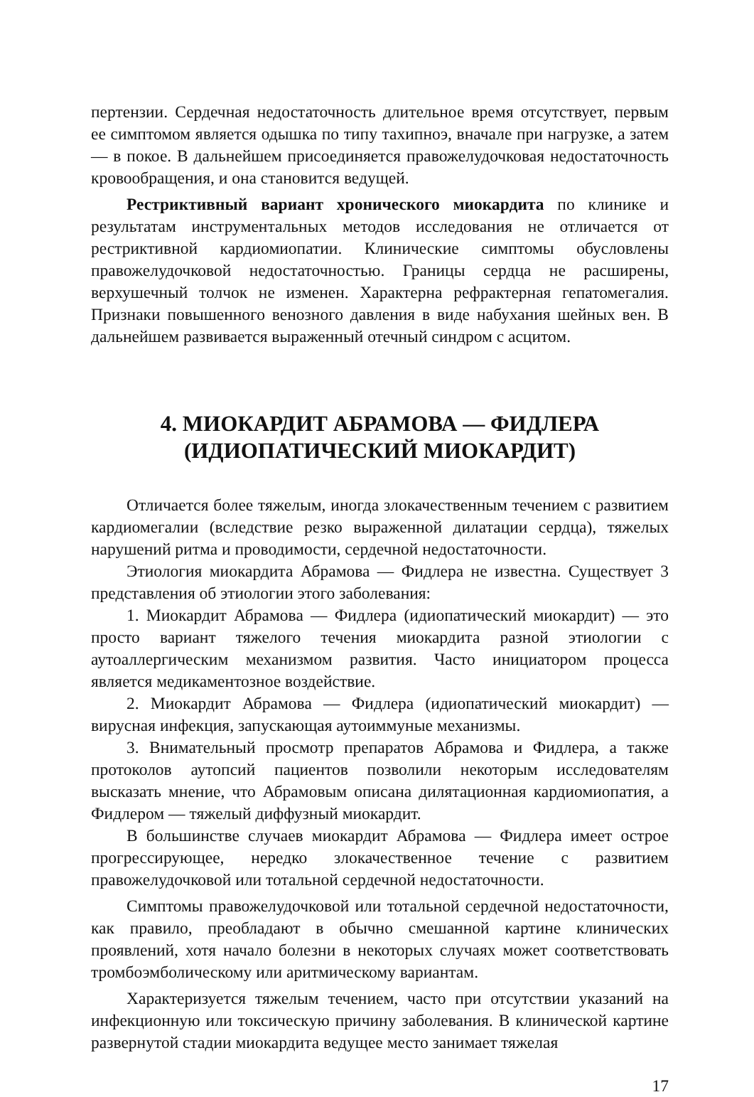пертензии. Сердечная недостаточность длительное время отсутствует, первым ее симптомом является одышка по типу тахипноэ, вначале при нагрузке, а затем — в покое. В дальнейшем присоединяется правожелудочковая недостаточность кровообращения, и она становится ведущей.
Рестриктивный вариант хронического миокардита по клинике и результатам инструментальных методов исследования не отличается от рестриктивной кардиомиопатии. Клинические симптомы обусловлены правожелудочковой недостаточностью. Границы сердца не расширены, верхушечный толчок не изменен. Характерна рефрактерная гепатомегалия. Признаки повышенного венозного давления в виде набухания шейных вен. В дальнейшем развивается выраженный отечный синдром с асцитом.
4. МИОКАРДИТ АБРАМОВА — ФИДЛЕРА
(ИДИОПАТИЧЕСКИЙ МИОКАРДИТ)
Отличается более тяжелым, иногда злокачественным течением с развитием кардиомегалии (вследствие резко выраженной дилатации сердца), тяжелых нарушений ритма и проводимости, сердечной недостаточности.
Этиология миокардита Абрамова — Фидлера не известна. Существует 3 представления об этиологии этого заболевания:
1. Миокардит Абрамова — Фидлера (идиопатический миокардит) — это просто вариант тяжелого течения миокардита разной этиологии с аутоаллергическим механизмом развития. Часто инициатором процесса является медикаментозное воздействие.
2. Миокардит Абрамова — Фидлера (идиопатический миокардит) — вирусная инфекция, запускающая аутоиммуные механизмы.
3. Внимательный просмотр препаратов Абрамова и Фидлера, а также протоколов аутопсий пациентов позволили некоторым исследователям высказать мнение, что Абрамовым описана дилятационная кардиомиопатия, а Фидлером — тяжелый диффузный миокардит.
В большинстве случаев миокардит Абрамова — Фидлера имеет острое прогрессирующее, нередко злокачественное течение с развитием правожелудочковой или тотальной сердечной недостаточности.
Симптомы правожелудочковой или тотальной сердечной недостаточности, как правило, преобладают в обычно смешанной картине клинических проявлений, хотя начало болезни в некоторых случаях может соответствовать тромбоэмболическому или аритмическому вариантам.
Характеризуется тяжелым течением, часто при отсутствии указаний на инфекционную или токсическую причину заболевания. В клинической картине развернутой стадии миокардита ведущее место занимает тяжелая
17